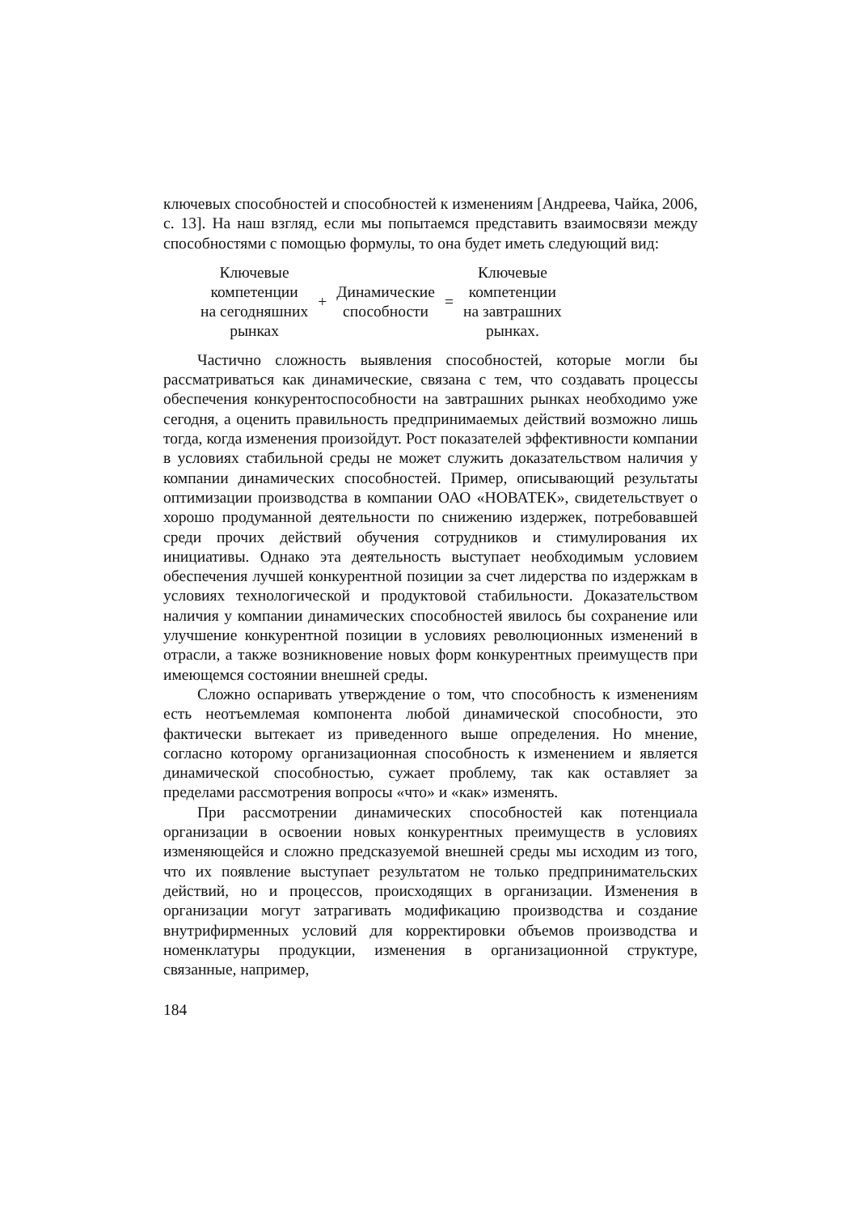ключевых способностей и способностей к изменениям [Андреева, Чайка, 2006, с. 13]. На наш взгляд, если мы попытаемся представить взаимосвязи между способностями с помощью формулы, то она будет иметь следующий вид:
| Ключевые компетенции на сегодняшних рынках | + | Динамические способности | = | Ключевые компетенции на завтрашних рынках. |
Частично сложность выявления способностей, которые могли бы рассматриваться как динамические, связана с тем, что создавать процессы обеспечения конкурентоспособности на завтрашних рынках необходимо уже сегодня, а оценить правильность предпринимаемых действий возможно лишь тогда, когда изменения произойдут. Рост показателей эффективности компании в условиях стабильной среды не может служить доказательством наличия у компании динамических способностей. Пример, описывающий результаты оптимизации производства в компании ОАО «НОВАТЕК», свидетельствует о хорошо продуманной деятельности по снижению издержек, потребовавшей среди прочих действий обучения сотрудников и стимулирования их инициативы. Однако эта деятельность выступает необходимым условием обеспечения лучшей конкурентной позиции за счет лидерства по издержкам в условиях технологической и продуктовой стабильности. Доказательством наличия у компании динамических способностей явилось бы сохранение или улучшение конкурентной позиции в условиях революционных изменений в отрасли, а также возникновение новых форм конкурентных преимуществ при имеющемся состоянии внешней среды.
Сложно оспаривать утверждение о том, что способность к изменениям есть неотъемлемая компонента любой динамической способности, это фактически вытекает из приведенного выше определения. Но мнение, согласно которому организационная способность к изменением и является динамической способностью, сужает проблему, так как оставляет за пределами рассмотрения вопросы «что» и «как» изменять.
При рассмотрении динамических способностей как потенциала организации в освоении новых конкурентных преимуществ в условиях изменяющейся и сложно предсказуемой внешней среды мы исходим из того, что их появление выступает результатом не только предпринимательских действий, но и процессов, происходящих в организации. Изменения в организации могут затрагивать модификацию производства и создание внутрифирменных условий для корректировки объемов производства и номенклатуры продукции, изменения в организационной структуре, связанные, например,
184